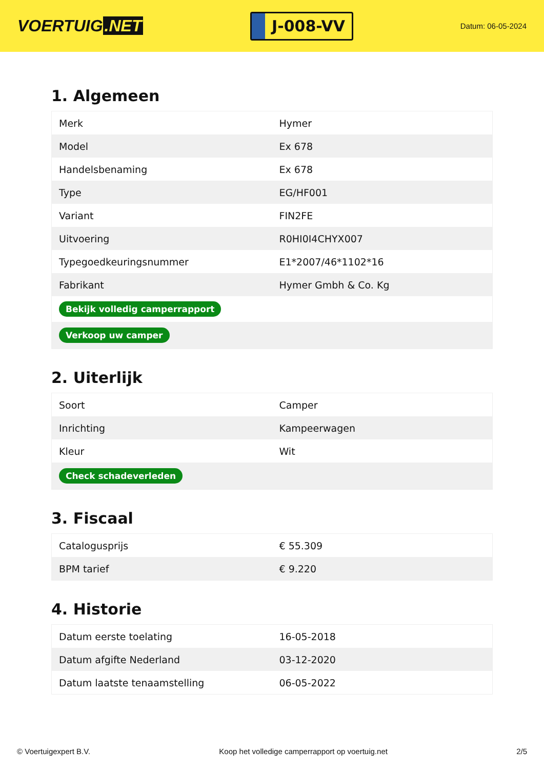VOERTUIG.NET
J-008-VV
Datum: 06-05-2024
1. Algemeen
| Merk | Hymer |
| Model | Ex 678 |
| Handelsbenaming | Ex 678 |
| Type | EG/HF001 |
| Variant | FIN2FE |
| Uitvoering | R0HI0I4CHYX007 |
| Typegoedkeuringsnummer | E1*2007/46*1102*16 |
| Fabrikant | Hymer Gmbh & Co. Kg |
| Bekijk volledig camperrapport | |
| Verkoop uw camper | |
2. Uiterlijk
| Soort | Camper |
| Inrichting | Kampeerwagen |
| Kleur | Wit |
| Check schadeverleden | |
3. Fiscaal
| Catalogusprijs | € 55.309 |
| BPM tarief | € 9.220 |
4. Historie
| Datum eerste toelating | 16-05-2018 |
| Datum afgifte Nederland | 03-12-2020 |
| Datum laatste tenaamstelling | 06-05-2022 |
© Voertuigexpert B.V. Koop het volledige camperrapport op voertuig.net 2/5